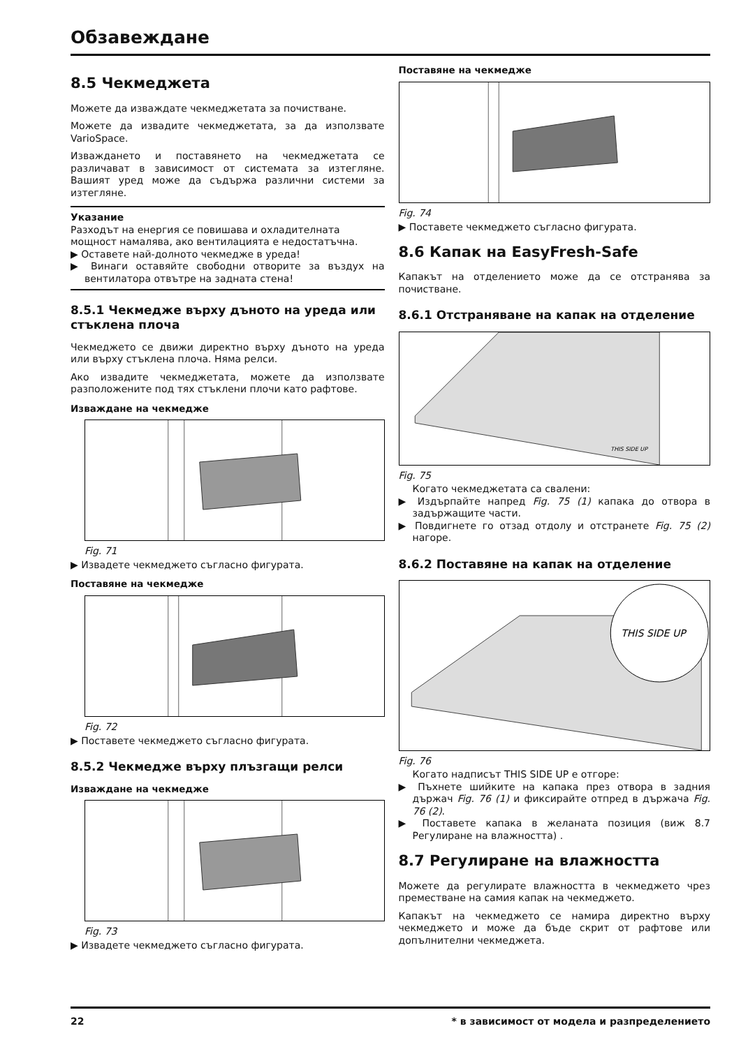Обзавеждане
8.5 Чекмеджета
Можете да изваждате чекмеджетата за почистване.
Можете да извадите чекмеджетата, за да използвате VarioSpace.
Изваждането и поставянето на чекмеджетата се различават в зависимост от системата за изтегляне. Вашият уред може да съдържа различни системи за изтегляне.
Указание
Разходът на енергия се повишава и охладителната мощност намалява, ако вентилацията е недостатъчна.
▶ Оставете най-долното чекмедже в уреда!
▶ Винаги оставяйте свободни отворите за въздух на вентилатора отвътре на задната стена!
8.5.1 Чекмедже върху дъното на уреда или стъклена плоча
Чекмеджето се движи директно върху дъното на уреда или върху стъклена плоча. Няма релси.
Ако извадите чекмеджетата, можете да използвате разположените под тях стъклени плочи като рафтове.
Изваждане на чекмедже
Fig. 71
▶ Извадете чекмеджето съгласно фигурата.
Поставяне на чекмедже
Fig. 72
▶ Поставете чекмеджето съгласно фигурата.
8.5.2 Чекмедже върху плъзгащи релси
Изваждане на чекмедже
Fig. 73
▶ Извадете чекмеджето съгласно фигурата.
Поставяне на чекмедже
Fig. 74
▶ Поставете чекмеджето съгласно фигурата.
8.6 Капак на EasyFresh-Safe
Капакът на отделението може да се отстранява за почистване.
8.6.1 Отстраняване на капак на отделение
THIS SIDE UP
Fig. 75
Когато чекмеджетата са свалени:
▶ Издърпайте напред Fig. 75 (1) капака до отвора в задържащите части.
▶ Повдигнете го отзад отдолу и отстранете Fig. 75 (2) нагоре.
8.6.2 Поставяне на капак на отделение
THIS SIDE UP
Fig. 76
Когато надписът THIS SIDE UP е отгоре:
▶ Пъхнете шийките на капака през отвора в задния държач Fig. 76 (1) и фиксирайте отпред в държача Fig. 76 (2).
▶ Поставете капака в желаната позиция (виж 8.7 Регулиране на влажността) .
8.7 Регулиране на влажността
Можете да регулирате влажността в чекмеджето чрез преместване на самия капак на чекмеджето.
Капакът на чекмеджето се намира директно върху чекмеджето и може да бъде скрит от рафтове или допълнителни чекмеджета.
22 * в зависимост от модела и разпределението